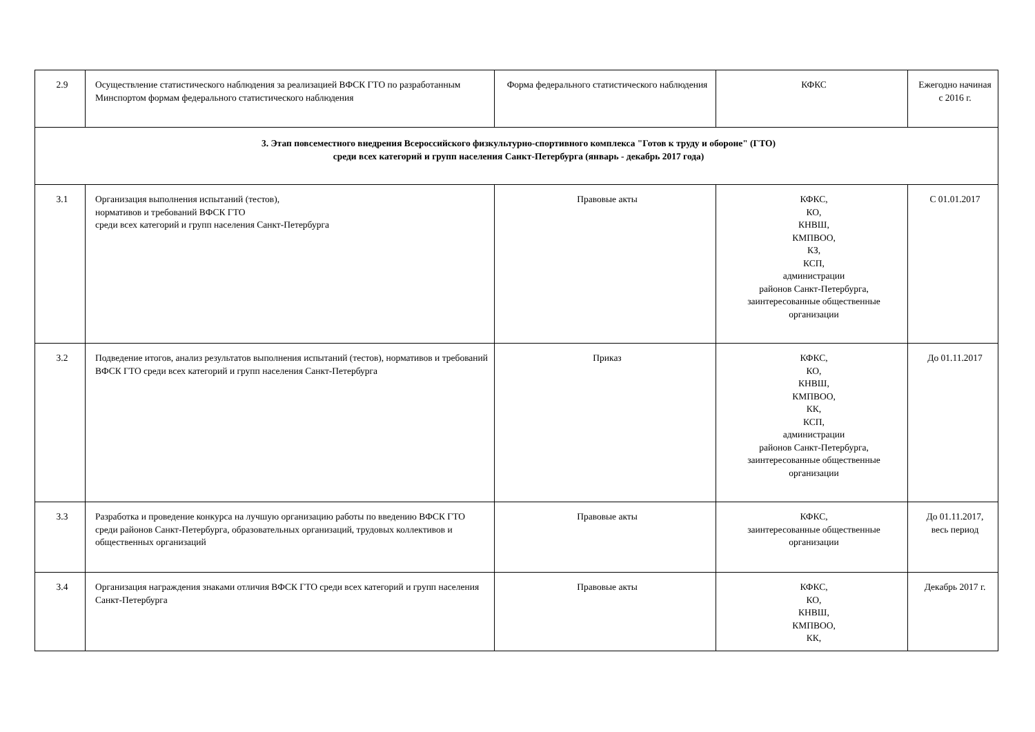| 2.9 | Осуществление статистического наблюдения за реализацией ВФСК ГТО по разработанным Минспортом формам федерального статистического наблюдения | Форма федерального статистического наблюдения | КФКС | Ежегодно начиная с 2016 г. |
| 3. Этап повсеместного внедрения Всероссийского физкультурно-спортивного комплекса "Готов к труду и обороне" (ГТО) среди всех категорий и групп населения Санкт-Петербурга (январь - декабрь 2017 года) | | | | |
| 3.1 | Организация выполнения испытаний (тестов), нормативов и требований ВФСК ГТО среди всех категорий и групп населения Санкт-Петербурга | Правовые акты | КФКС, КО, КНВШ, КМПВОО, КЗ, КСП, администрации районов Санкт-Петербурга, заинтересованные общественные организации | С 01.01.2017 |
| 3.2 | Подведение итогов, анализ результатов выполнения испытаний (тестов), нормативов и требований ВФСК ГТО среди всех категорий и групп населения Санкт-Петербурга | Приказ | КФКС, КО, КНВШ, КМПВОО, КК, КСП, администрации районов Санкт-Петербурга, заинтересованные общественные организации | До 01.11.2017 |
| 3.3 | Разработка и проведение конкурса на лучшую организацию работы по введению ВФСК ГТО среди районов Санкт-Петербурга, образовательных организаций, трудовых коллективов и общественных организаций | Правовые акты | КФКС, заинтересованные общественные организации | До 01.11.2017, весь период |
| 3.4 | Организация награждения знаками отличия ВФСК ГТО среди всех категорий и групп населения Санкт-Петербурга | Правовые акты | КФКС, КО, КНВШ, КМПВОО, КК, | Декабрь 2017 г. |